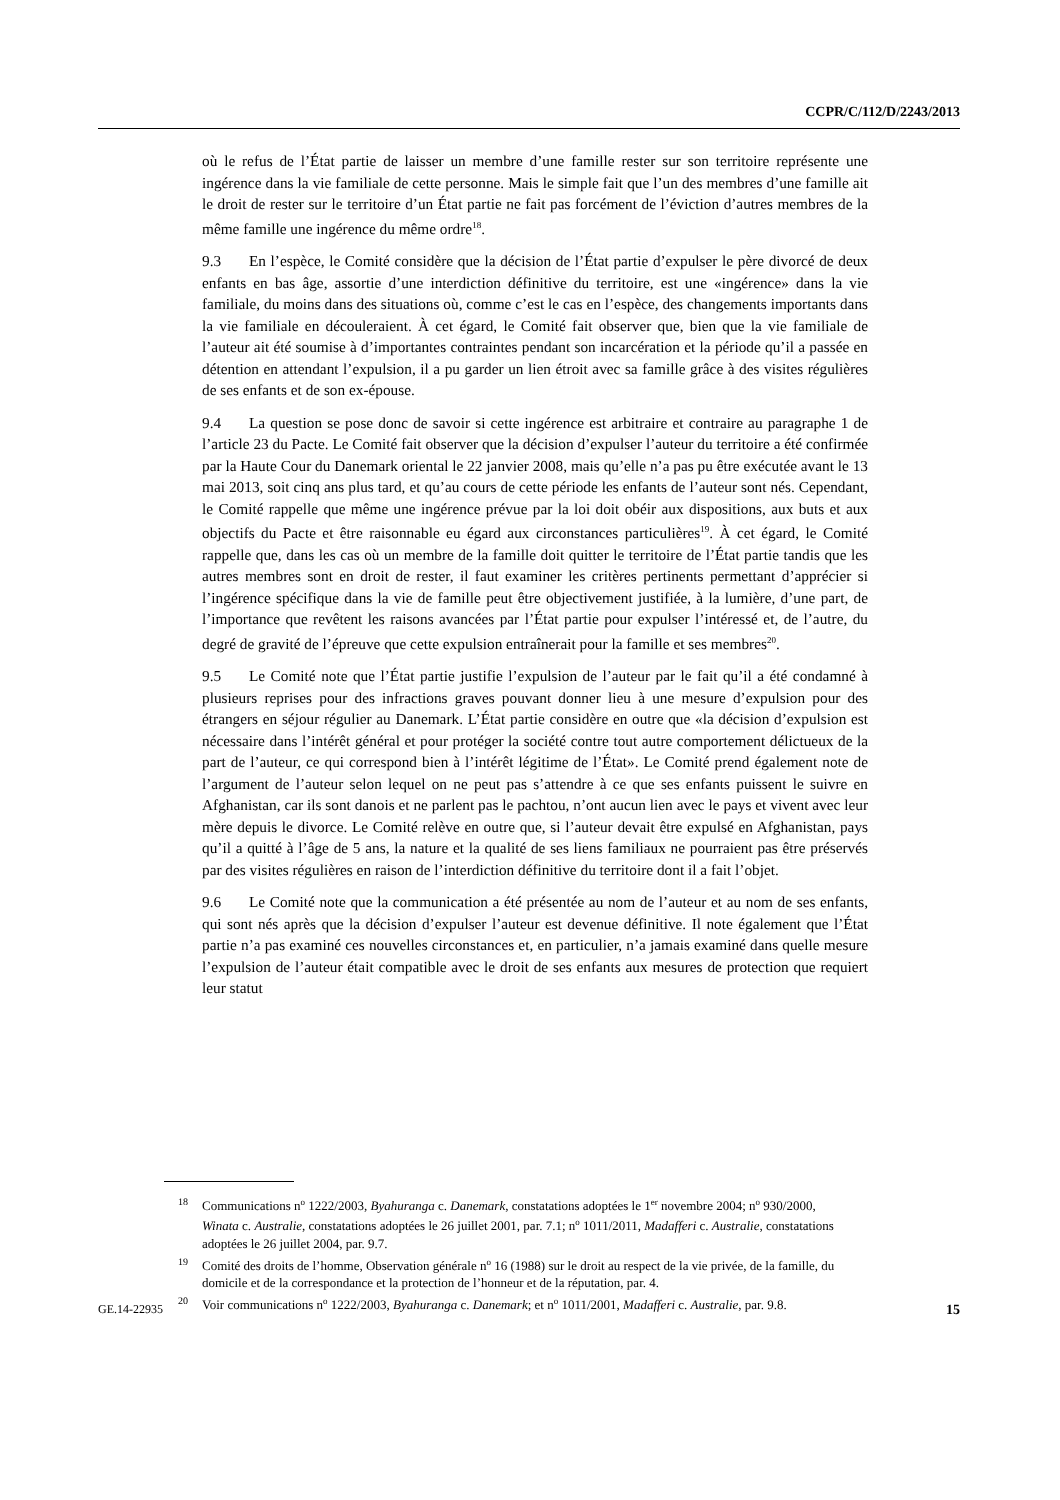CCPR/C/112/D/2243/2013
où le refus de l’État partie de laisser un membre d’une famille rester sur son territoire représente une ingérence dans la vie familiale de cette personne. Mais le simple fait que l’un des membres d’une famille ait le droit de rester sur le territoire d’un État partie ne fait pas forcément de l’éviction d’autres membres de la même famille une ingérence du même ordre<sup>18</sup>.
9.3 En l’espèce, le Comité considère que la décision de l’État partie d’expulser le père divorcé de deux enfants en bas âge, assortie d’une interdiction définitive du territoire, est une «ingérence» dans la vie familiale, du moins dans des situations où, comme c’est le cas en l’espèce, des changements importants dans la vie familiale en découleraient. À cet égard, le Comité fait observer que, bien que la vie familiale de l’auteur ait été soumise à d’importantes contraintes pendant son incarcération et la période qu’il a passée en détention en attendant l’expulsion, il a pu garder un lien étroit avec sa famille grâce à des visites régulières de ses enfants et de son ex-épouse.
9.4 La question se pose donc de savoir si cette ingérence est arbitraire et contraire au paragraphe 1 de l’article 23 du Pacte. Le Comité fait observer que la décision d’expulser l’auteur du territoire a été confirmée par la Haute Cour du Danemark oriental le 22 janvier 2008, mais qu’elle n’a pas pu être exécutée avant le 13 mai 2013, soit cinq ans plus tard, et qu’au cours de cette période les enfants de l’auteur sont nés. Cependant, le Comité rappelle que même une ingérence prévue par la loi doit obéir aux dispositions, aux buts et aux objectifs du Pacte et être raisonnable eu égard aux circonstances particulières<sup>19</sup>. À cet égard, le Comité rappelle que, dans les cas où un membre de la famille doit quitter le territoire de l’État partie tandis que les autres membres sont en droit de rester, il faut examiner les critères pertinents permettant d’apprécier si l’ingérence spécifique dans la vie de famille peut être objectivement justifiée, à la lumière, d’une part, de l’importance que revêtent les raisons avancées par l’État partie pour expulser l’intéressé et, de l’autre, du degré de gravité de l’épreuve que cette expulsion entraînerait pour la famille et ses membres<sup>20</sup>.
9.5 Le Comité note que l’État partie justifie l’expulsion de l’auteur par le fait qu’il a été condamné à plusieurs reprises pour des infractions graves pouvant donner lieu à une mesure d’expulsion pour des étrangers en séjour régulier au Danemark. L’État partie considère en outre que «la décision d’expulsion est nécessaire dans l’intérêt général et pour protéger la société contre tout autre comportement délictueux de la part de l’auteur, ce qui correspond bien à l’intérêt légitime de l’État». Le Comité prend également note de l’argument de l’auteur selon lequel on ne peut pas s’attendre à ce que ses enfants puissent le suivre en Afghanistan, car ils sont danois et ne parlent pas le pachtou, n’ont aucun lien avec le pays et vivent avec leur mère depuis le divorce. Le Comité relève en outre que, si l’auteur devait être expulsé en Afghanistan, pays qu’il a quitté à l’âge de 5 ans, la nature et la qualité de ses liens familiaux ne pourraient pas être préservés par des visites régulières en raison de l’interdiction définitive du territoire dont il a fait l’objet.
9.6 Le Comité note que la communication a été présentée au nom de l’auteur et au nom de ses enfants, qui sont nés après que la décision d’expulser l’auteur est devenue définitive. Il note également que l’État partie n’a pas examiné ces nouvelles circonstances et, en particulier, n’a jamais examiné dans quelle mesure l’expulsion de l’auteur était compatible avec le droit de ses enfants aux mesures de protection que requiert leur statut
18 Communications n<sup>o</sup> 1222/2003, Byahuranga c. Danemark, constatations adoptées le 1<sup>er</sup> novembre 2004; n<sup>o</sup> 930/2000, Winata c. Australie, constatations adoptées le 26 juillet 2001, par. 7.1; n<sup>o</sup> 1011/2011, Madafferi c. Australie, constatations adoptées le 26 juillet 2004, par. 9.7.
19 Comité des droits de l’homme, Observation générale n<sup>o</sup> 16 (1988) sur le droit au respect de la vie privée, de la famille, du domicile et de la correspondance et la protection de l’honneur et de la réputation, par. 4.
20 Voir communications n<sup>o</sup> 1222/2003, Byahuranga c. Danemark; et n<sup>o</sup> 1011/2001, Madafferi c. Australie, par. 9.8.
GE.14-22935 15